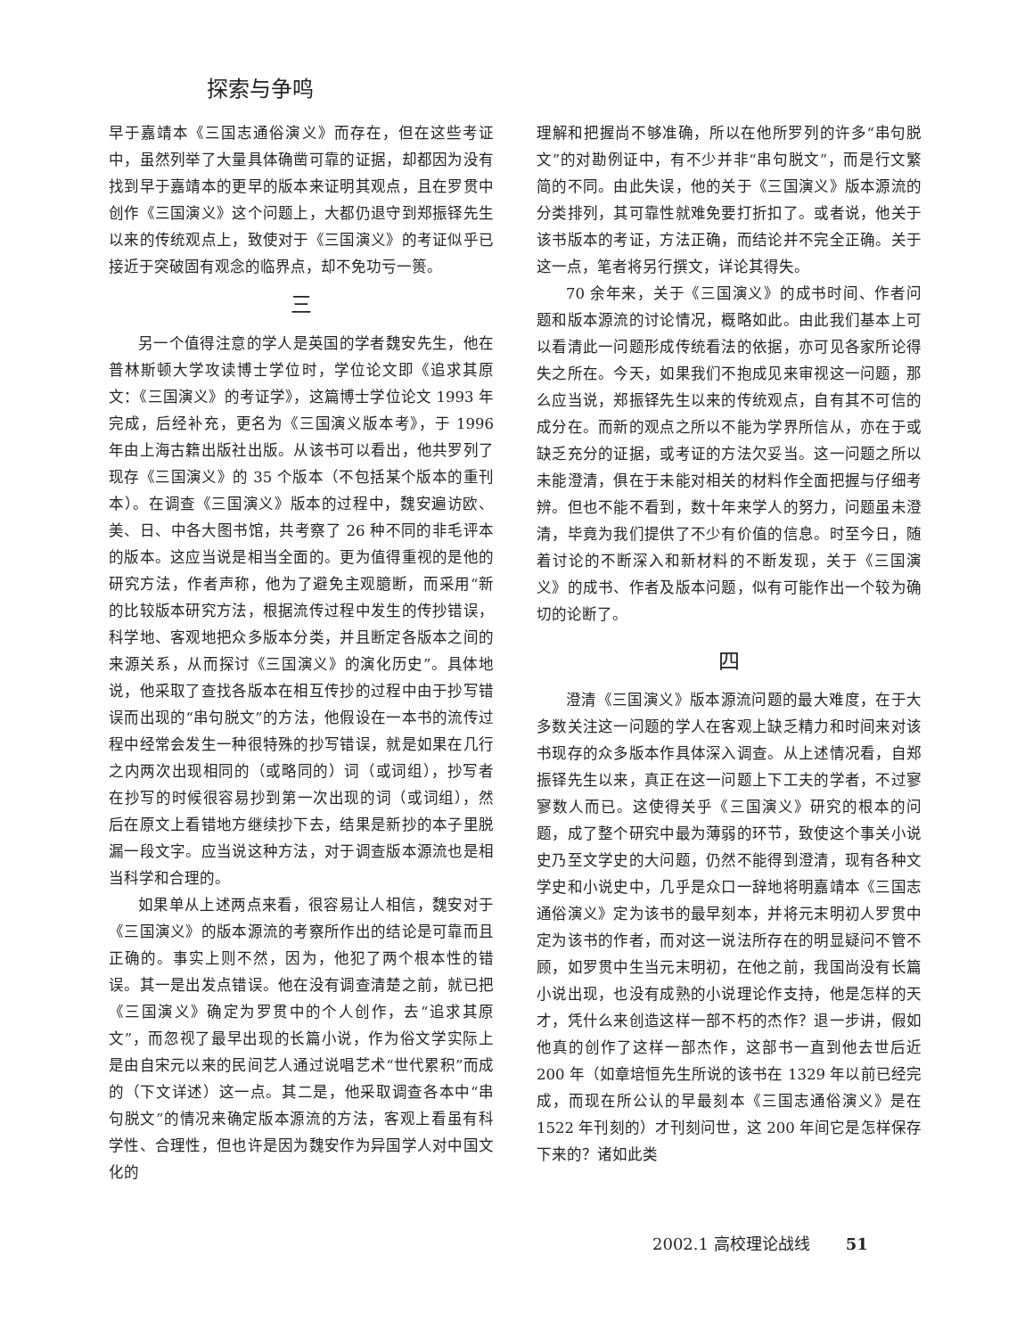探索与争鸣
早于嘉靖本《三国志通俗演义》而存在，但在这些考证中，虽然列举了大量具体确凿可靠的证据，却都因为没有找到早于嘉靖本的更早的版本来证明其观点，且在罗贯中创作《三国演义》这个问题上，大都仍退守到郑振铎先生以来的传统观点上，致使对于《三国演义》的考证似乎已接近于突破固有观念的临界点，却不免功亏一篑。
三
另一个值得注意的学人是英国的学者魏安先生，他在普林斯顿大学攻读博士学位时，学位论文即《追求其原文：《三国演义》的考证学》，这篇博士学位论文 1993 年完成，后经补充，更名为《三国演义版本考》，于 1996 年由上海古籍出版社出版。从该书可以看出，他共罗列了现存《三国演义》的 35 个版本（不包括某个版本的重刊本）。在调查《三国演义》版本的过程中，魏安遍访欧、美、日、中各大图书馆，共考察了 26 种不同的非毛评本的版本。这应当说是相当全面的。更为值得重视的是他的研究方法，作者声称，他为了避免主观臆断，而采用“新的比较版本研究方法，根据流传过程中发生的传抄错误，科学地、客观地把众多版本分类，并且断定各版本之间的来源关系，从而探讨《三国演义》的演化历史”。具体地说，他采取了查找各版本在相互传抄的过程中由于抄写错误而出现的“串句脱文”的方法，他假设在一本书的流传过程中经常会发生一种很特殊的抄写错误，就是如果在几行之内两次出现相同的（或略同的）词（或词组），抄写者在抄写的时候很容易抄到第一次出现的词（或词组），然后在原文上看错地方继续抄下去，结果是新抄的本子里脱漏一段文字。应当说这种方法，对于调查版本源流也是相当科学和合理的。
如果单从上述两点来看，很容易让人相信，魏安对于《三国演义》的版本源流的考察所作出的结论是可靠而且正确的。事实上则不然，因为，他犯了两个根本性的错误。其一是出发点错误。他在没有调查清楚之前，就已把《三国演义》确定为罗贯中的个人创作，去“追求其原文”，而忽视了最早出现的长篇小说，作为俗文学实际上是由自宋元以来的民间艺人通过说唱艺术“世代累积”而成的（下文详述）这一点。其二是，他采取调查各本中“串句脱文”的情况来确定版本源流的方法，客观上看虽有科学性、合理性，但也许是因为魏安作为异国学人对中国文化的
理解和把握尚不够准确，所以在他所罗列的许多“串句脱文”的对勘例证中，有不少并非“串句脱文”，而是行文繁简的不同。由此失误，他的关于《三国演义》版本源流的分类排列，其可靠性就难免要打折扣了。或者说，他关于该书版本的考证，方法正确，而结论并不完全正确。关于这一点，笔者将另行撰文，详论其得失。
70 余年来，关于《三国演义》的成书时间、作者问题和版本源流的讨论情况，概略如此。由此我们基本上可以看清此一问题形成传统看法的依据，亦可见各家所论得失之所在。今天，如果我们不抱成见来审视这一问题，那么应当说，郑振铎先生以来的传统观点，自有其不可信的成分在。而新的观点之所以不能为学界所信从，亦在于或缺乏充分的证据，或考证的方法欠妥当。这一问题之所以未能澄清，俱在于未能对相关的材料作全面把握与仔细考辨。但也不能不看到，数十年来学人的努力，问题虽未澄清，毕竟为我们提供了不少有价值的信息。时至今日，随着讨论的不断深入和新材料的不断发现，关于《三国演义》的成书、作者及版本问题，似有可能作出一个较为确切的论断了。
四
澄清《三国演义》版本源流问题的最大难度，在于大多数关注这一问题的学人在客观上缺乏精力和时间来对该书现存的众多版本作具体深入调查。从上述情况看，自郑振铎先生以来，真正在这一问题上下工夫的学者，不过寥寥数人而已。这使得关乎《三国演义》研究的根本的问题，成了整个研究中最为薄弱的环节，致使这个事关小说史乃至文学史的大问题，仍然不能得到澄清，现有各种文学史和小说史中，几乎是众口一辞地将明嘉靖本《三国志通俗演义》定为该书的最早刻本，并将元末明初人罗贯中定为该书的作者，而对这一说法所存在的明显疑问不管不顾，如罗贯中生当元末明初，在他之前，我国尚没有长篇小说出现，也没有成熟的小说理论作支持，他是怎样的天才，凭什么来创造这样一部不朽的杰作？退一步讲，假如他真的创作了这样一部杰作，这部书一直到他去世后近 200 年（如章培恒先生所说的该书在 1329 年以前已经完成，而现在所公认的早最刻本《三国志通俗演义》是在 1522 年刊刻的）才刊刻问世，这 200 年间它是怎样保存下来的？诸如此类
2002.1 高校理论战线 51